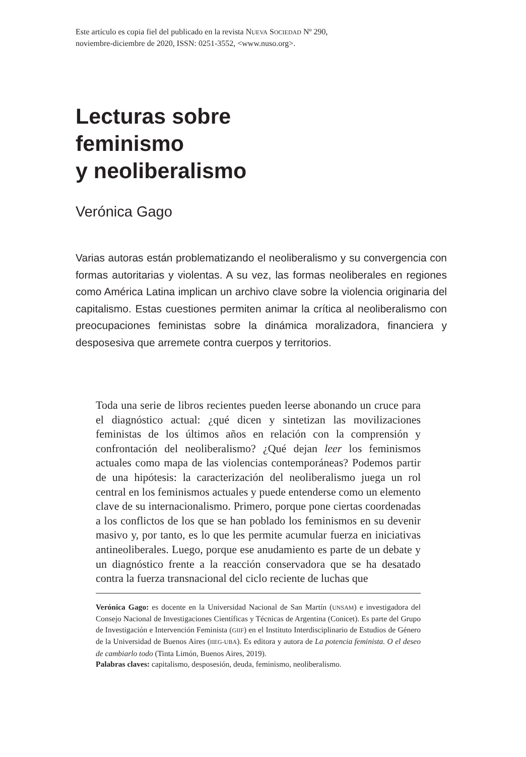Este artículo es copia fiel del publicado en la revista NUEVA SOCIEDAD Nº 290,
noviembre-diciembre de 2020, ISSN: 0251-3552, <www.nuso.org>.
Lecturas sobre
feminismo
y neoliberalismo
Verónica Gago
Varias autoras están problematizando el neoliberalismo y su convergencia con formas autoritarias y violentas. A su vez, las formas neoliberales en regiones como América Latina implican un archivo clave sobre la violencia originaria del capitalismo. Estas cuestiones permiten animar la crítica al neoliberalismo con preocupaciones feministas sobre la dinámica moralizadora, financiera y desposesiva que arremete contra cuerpos y territorios.
Toda una serie de libros recientes pueden leerse abonando un cruce para el diagnóstico actual: ¿qué dicen y sintetizan las movilizaciones feministas de los últimos años en relación con la comprensión y confrontación del neoliberalismo? ¿Qué dejan leer los feminismos actuales como mapa de las violencias contemporáneas? Podemos partir de una hipótesis: la caracterización del neoliberalismo juega un rol central en los feminismos actuales y puede entenderse como un elemento clave de su internacionalismo. Primero, porque pone ciertas coordenadas a los conflictos de los que se han poblado los feminismos en su devenir masivo y, por tanto, es lo que les permite acumular fuerza en iniciativas antineoliberales. Luego, porque ese anudamiento es parte de un debate y un diagnóstico frente a la reacción conservadora que se ha desatado contra la fuerza transnacional del ciclo reciente de luchas que
Verónica Gago: es docente en la Universidad Nacional de San Martín (UNSAM) e investigadora del Consejo Nacional de Investigaciones Científicas y Técnicas de Argentina (Conicet). Es parte del Grupo de Investigación e Intervención Feminista (GIIF) en el Instituto Interdisciplinario de Estudios de Género de la Universidad de Buenos Aires (IIEG-UBA). Es editora y autora de La potencia feminista. O el deseo de cambiarlo todo (Tinta Limón, Buenos Aires, 2019).
Palabras claves: capitalismo, desposesión, deuda, feminismo, neoliberalismo.